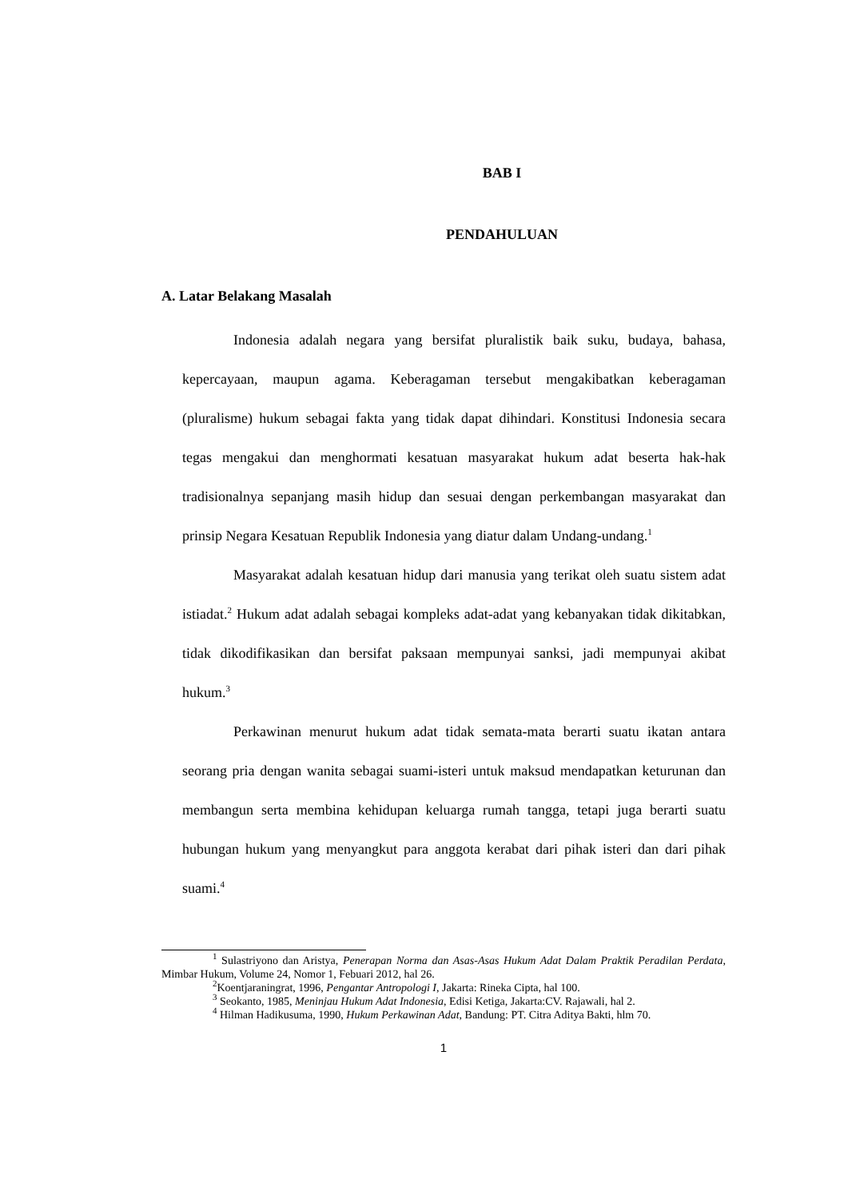BAB I
PENDAHULUAN
A. Latar Belakang Masalah
Indonesia adalah negara yang bersifat pluralistik baik suku, budaya, bahasa, kepercayaan, maupun agama. Keberagaman tersebut mengakibatkan keberagaman (pluralisme) hukum sebagai fakta yang tidak dapat dihindari. Konstitusi Indonesia secara tegas mengakui dan menghormati kesatuan masyarakat hukum adat beserta hak-hak tradisionalnya sepanjang masih hidup dan sesuai dengan perkembangan masyarakat dan prinsip Negara Kesatuan Republik Indonesia yang diatur dalam Undang-undang.<sup>1</sup>
Masyarakat adalah kesatuan hidup dari manusia yang terikat oleh suatu sistem adat istiadat.<sup>2</sup> Hukum adat adalah sebagai kompleks adat-adat yang kebanyakan tidak dikitabkan, tidak dikodifikasikan dan bersifat paksaan mempunyai sanksi, jadi mempunyai akibat hukum.<sup>3</sup>
Perkawinan menurut hukum adat tidak semata-mata berarti suatu ikatan antara seorang pria dengan wanita sebagai suami-isteri untuk maksud mendapatkan keturunan dan membangun serta membina kehidupan keluarga rumah tangga, tetapi juga berarti suatu hubungan hukum yang menyangkut para anggota kerabat dari pihak isteri dan dari pihak suami.<sup>4</sup>
<sup>1</sup> Sulastriyono dan Aristya, Penerapan Norma dan Asas-Asas Hukum Adat Dalam Praktik Peradilan Perdata, Mimbar Hukum, Volume 24, Nomor 1, Febuari 2012, hal 26.
<sup>2</sup> Koentjaraningrat, 1996, Pengantar Antropologi I, Jakarta: Rineka Cipta, hal 100.
<sup>3</sup> Seokanto, 1985, Meninjau Hukum Adat Indonesia, Edisi Ketiga, Jakarta:CV. Rajawali, hal 2.
<sup>4</sup> Hilman Hadikusuma, 1990, Hukum Perkawinan Adat, Bandung: PT. Citra Aditya Bakti, hlm 70.
1